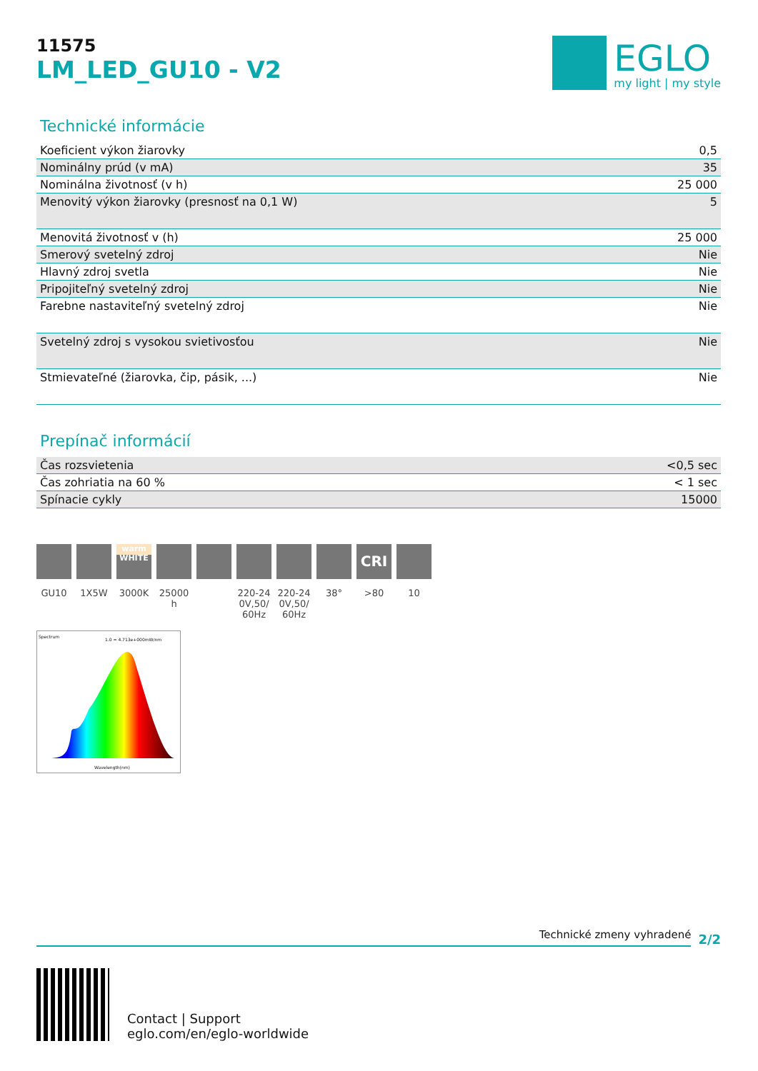11575
LM_LED_GU10 - V2
EGLO
my light | my style
Technické informácie
| Koeficient výkon žiarovky | 0,5 |
| Nominálny prúd (v mA) | 35 |
| Nominálna životnosť (v h) | 25 000 |
| Menovitý výkon žiarovky (presnosť na 0,1 W) | 5 |
| Menovitá životnosť v (h) | 25 000 |
| Smerový svetelný zdroj | Nie |
| Hlavný zdroj svetla | Nie |
| Pripojiteľný svetelný zdroj | Nie |
| Farebne nastaviteľný svetelný zdroj | Nie |
| Svetelný zdroj s vysokou svietivosťou | Nie |
| Stmievateľné (žiarovka, čip, pásik, ...) | Nie |
Prepínač informácií
| Čas rozsvietenia | <0,5 sec |
| Čas zohriatia na 60 % | < 1 sec |
| Spínacie cykly | 15000 |
GU10 1X5W
warm WHITE
3000K
25000 h
220-240V,50/60Hz
220-240V,50/60Hz
38°
CRI
>80
10
Spectrum
1.0 = 4.713e+000mW/nm
Wavelength(nm)
Technické zmeny vyhradené
2/2
Contact | Support
eglo.com/en/eglo-worldwide